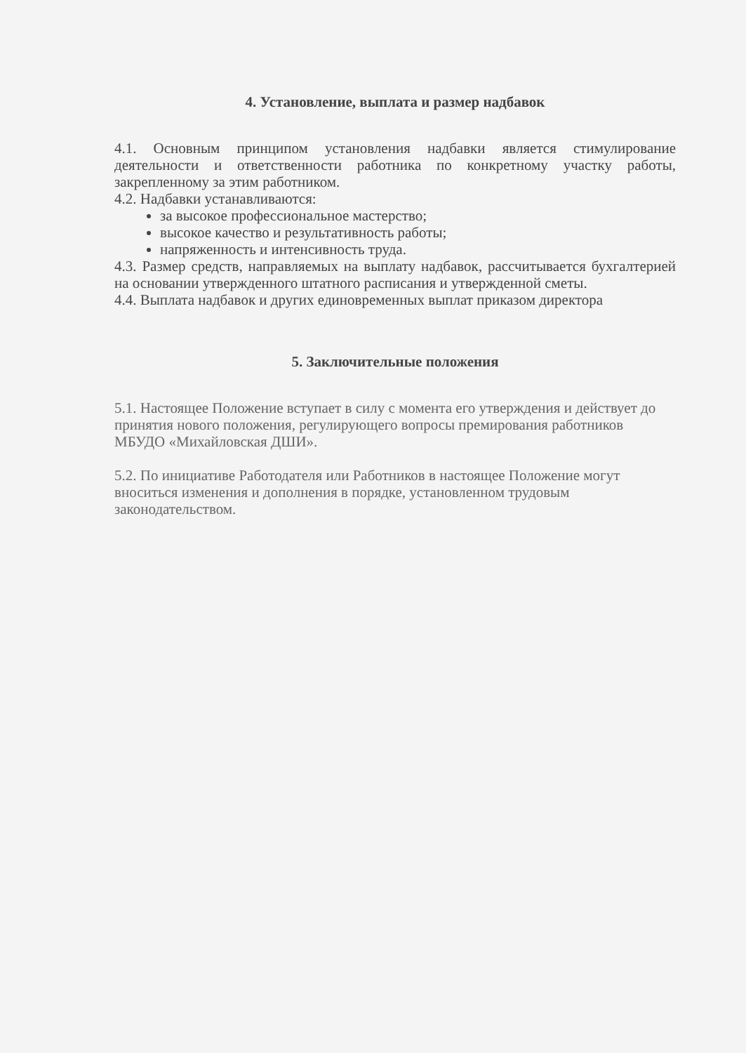4. Установление, выплата и размер надбавок
4.1. Основным принципом установления надбавки является стимулирование деятельности и ответственности работника по конкретному участку работы, закрепленному за этим работником.
4.2. Надбавки устанавливаются:
за высокое профессиональное мастерство;
высокое качество и результативность работы;
напряженность и интенсивность труда.
4.3. Размер средств, направляемых на выплату надбавок, рассчитывается бухгалтерией на основании утвержденного штатного расписания и утвержденной сметы.
4.4. Выплата надбавок и других единовременных выплат приказом директора
5. Заключительные положения
5.1. Настоящее Положение вступает в силу с момента его утверждения и действует до принятия нового положения, регулирующего вопросы премирования работников МБУДО «Михайловская ДШИ».
5.2. По инициативе Работодателя или Работников в настоящее Положение могут вноситься изменения и дополнения в порядке, установленном трудовым законодательством.